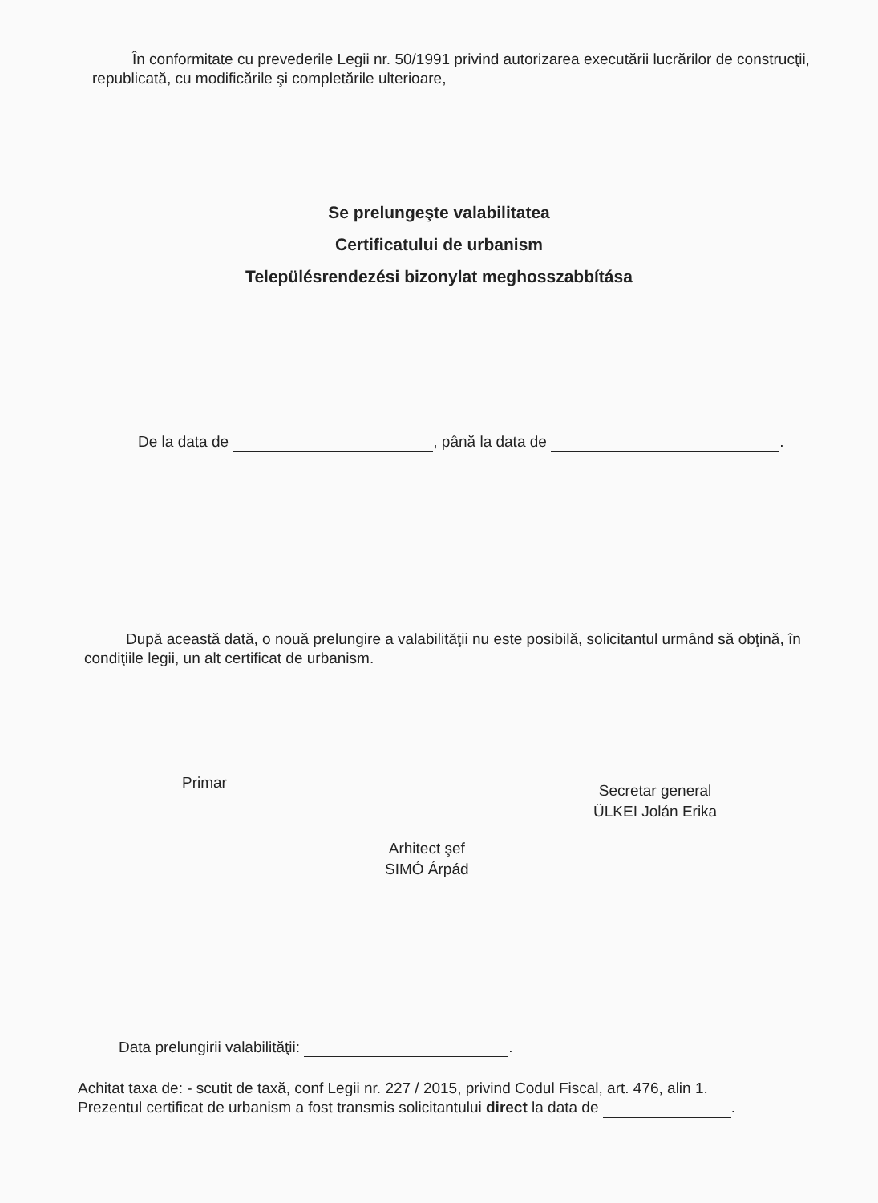În conformitate cu prevederile Legii nr. 50/1991 privind autorizarea executării lucrărilor de construcţii, republicată, cu modificările şi completările ulterioare,
Se prelungeşte valabilitatea
Certificatului de urbanism
Településrendezési bizonylat meghosszabbítása
De la data de , până la data de .
După această dată, o nouă prelungire a valabilităţii nu este posibilă, solicitantul urmând să obţină, în condiţiile legii, un alt certificat de urbanism.
Primar
Secretar general
ÜLKEI Jolán Erika
Arhitect şef
SIMÓ Árpád
Data prelungirii valabilităţii: .
Achitat taxa de: - scutit de taxă, conf Legii nr. 227 / 2015, privind Codul Fiscal, art. 476, alin 1.
Prezentul certificat de urbanism a fost transmis solicitantului direct la data de .